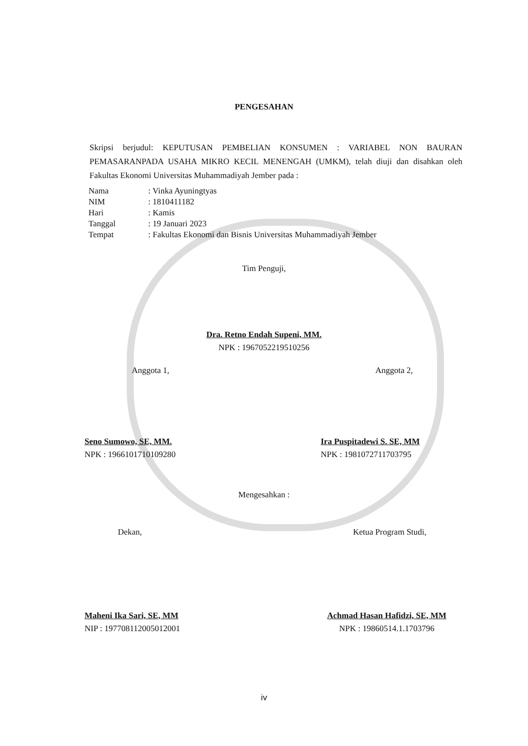PENGESAHAN
Skripsi berjudul: KEPUTUSAN PEMBELIAN KONSUMEN : VARIABEL NON BAURAN PEMASARANPADA USAHA MIKRO KECIL MENENGAH (UMKM), telah diuji dan disahkan oleh Fakultas Ekonomi Universitas Muhammadiyah Jember pada :
Nama: Vinka Ayuningtyas
NIM: 1810411182
Hari: Kamis
Tanggal: 19 Januari 2023
Tempat: Fakultas Ekonomi dan Bisnis Universitas Muhammadiyah Jember
Tim Penguji,
Dra. Retno Endah Supeni, MM.
NPK : 1967052219510256
Anggota 1, Anggota 2,
Seno Sumowo, SE, MM.
NPK : 1966101710109280
Ira Puspitadewi S. SE, MM
NPK : 1981072711703795
Mengesahkan :
Dekan, Ketua Program Studi,
Maheni Ika Sari, SE, MM
NIP : 197708112005012001
Achmad Hasan Hafidzi, SE, MM
NPK : 19860514.1.1703796
iv